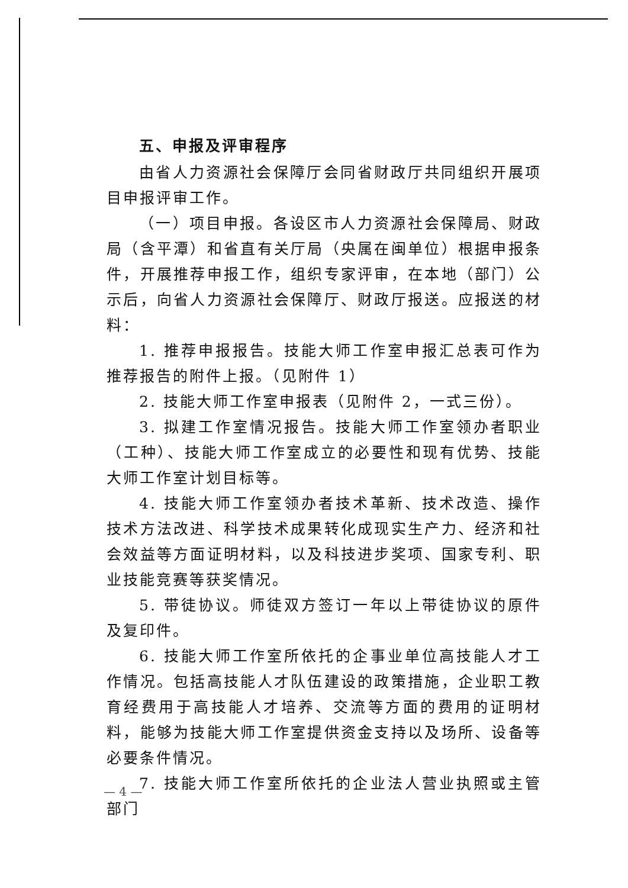五、申报及评审程序
由省人力资源社会保障厅会同省财政厅共同组织开展项目申报评审工作。
（一）项目申报。各设区市人力资源社会保障局、财政局（含平潭）和省直有关厅局（央属在闽单位）根据申报条件，开展推荐申报工作，组织专家评审，在本地（部门）公示后，向省人力资源社会保障厅、财政厅报送。应报送的材料：
1. 推荐申报报告。技能大师工作室申报汇总表可作为推荐报告的附件上报。（见附件 1）
2. 技能大师工作室申报表（见附件 2，一式三份）。
3. 拟建工作室情况报告。技能大师工作室领办者职业（工种）、技能大师工作室成立的必要性和现有优势、技能大师工作室计划目标等。
4. 技能大师工作室领办者技术革新、技术改造、操作技术方法改进、科学技术成果转化成现实生产力、经济和社会效益等方面证明材料，以及科技进步奖项、国家专利、职业技能竞赛等获奖情况。
5. 带徒协议。师徒双方签订一年以上带徒协议的原件及复印件。
6. 技能大师工作室所依托的企事业单位高技能人才工作情况。包括高技能人才队伍建设的政策措施，企业职工教育经费用于高技能人才培养、交流等方面的费用的证明材料，能够为技能大师工作室提供资金支持以及场所、设备等必要条件情况。
7. 技能大师工作室所依托的企业法人营业执照或主管部门
— 4 —